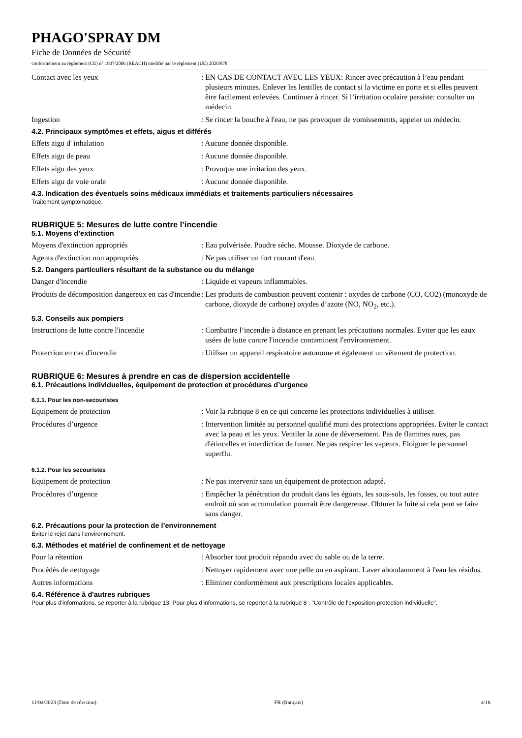PHAGO'SPRAY DM
Fiche de Données de Sécurité
conformément au règlement (CE) n° 1907/2006 (REACH) modifié par le règlement (UE) 2020/878
Contact avec les yeux : EN CAS DE CONTACT AVEC LES YEUX: Rincer avec précaution à l’eau pendant plusieurs minutes. Enlever les lentilles de contact si la victime en porte et si elles peuvent être facilement enlevées. Continuer à rincer. Si l’irritation oculaire persiste: consulter un médecin.
Ingestion : Se rincer la bouche à l'eau, ne pas provoquer de vomissements, appeler un médecin.
4.2. Principaux symptômes et effets, aigus et différés
Effets aigu d' inhalation : Aucune donnée disponible.
Effets aigu de peau : Aucune donnée disponible.
Effets aigu des yeux : Provoque une irritation des yeux.
Effets aigu de voie orale : Aucune donnée disponible.
4.3. Indication des éventuels soins médicaux immédiats et traitements particuliers nécessaires
Traitement symptomatique.
RUBRIQUE 5: Mesures de lutte contre l’incendie
5.1. Moyens d’extinction
Moyens d'extinction appropriés : Eau pulvérisée. Poudre sèche. Mousse. Dioxyde de carbone.
Agents d'extinction non appropriés : Ne pas utiliser un fort courant d'eau.
5.2. Dangers particuliers résultant de la substance ou du mélange
Danger d'incendie : Liquide et vapeurs inflammables.
Produits de décomposition dangereux en cas d'incendie
: Les produits de combustion peuvent contenir : oxydes de carbone (CO, CO2) (monoxyde de carbone, dioxyde de carbone) oxydes d’azote (NO, NO<sub>2</sub>, etc.).
5.3. Conseils aux pompiers
Instructions de lutte contre l'incendie
: Combattre l’incendie à distance en prenant les précautions normales. Eviter que les eaux usées de lutte contre l'incendie contaminent l'environnement.
Protection en cas d'incendie : Utiliser un appareil respiratoire autonome et également un vêtement de protection.
RUBRIQUE 6: Mesures à prendre en cas de dispersion accidentelle
6.1. Précautions individuelles, équipement de protection et procédures d’urgence
6.1.1. Pour les non-secouristes
Equipement de protection : Voir la rubrique 8 en ce qui concerne les protections individuelles à utiliser.
Procédures d’urgence : Intervention limitée au personnel qualifié muni des protections appropriées. Eviter le contact avec la peau et les yeux. Ventiler la zone de déversement. Pas de flammes nues, pas d'étincelles et interdiction de fumer. Ne pas respirer les vapeurs. Eloigner le personnel superflu.
6.1.2. Pour les secouristes
Equipement de protection : Ne pas intervenir sans un équipement de protection adapté.
Procédures d’urgence : Empêcher la pénétration du produit dans les égouts, les sous-sols, les fosses, ou tout autre endroit où son accumulation pourrait être dangereuse. Obturer la fuite si cela peut se faire sans danger.
6.2. Précautions pour la protection de l’environnement
Éviter le rejet dans l'environnement.
6.3. Méthodes et matériel de confinement et de nettoyage
Pour la rétention : Absorber tout produit répandu avec du sable ou de la terre.
Procédés de nettoyage : Nettoyer rapidement avec une pelle ou en aspirant. Laver abondamment à l'eau les résidus.
Autres informations : Eliminer conformément aux prescriptions locales applicables.
6.4. Référence à d'autres rubriques
Pour plus d'informations, se reporter à la rubrique 13. Pour plus d'informations, se reporter à la rubrique 8 : "Contrôle de l'exposition-protection individuelle".
11/04/2023 (Date de révision) FR (français) 4/16